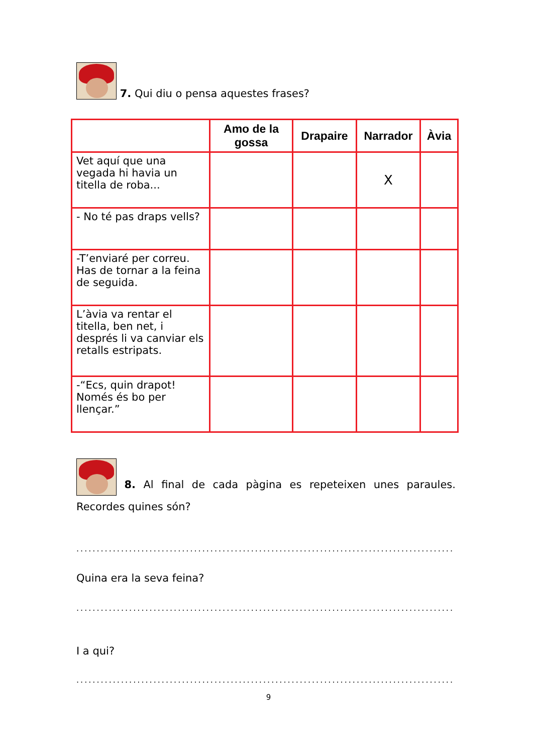7. Qui diu o pensa aquestes frases?
| | Amo de la gossa | Drapaire | Narrador | Àvia |
| --- | --- | --- | --- | --- |
| Vet aquí que una vegada hi havia un titella de roba... | | | X | |
| - No té pas draps vells? | | | | |
| -T’enviaré per correu. Has de tornar a la feina de seguida. | | | | |
| L’àvia va rentar el titella, ben net, i després li va canviar els retalls estripats. | | | | |
| -“Ecs, quin drapot! Només és bo per llençar.” | | | | |
8. Al final de cada pàgina es repeteixen unes paraules. Recordes quines són?
................................................................................................
Quina era la seva feina?
................................................................................................
I a qui?
................................................................................................
9